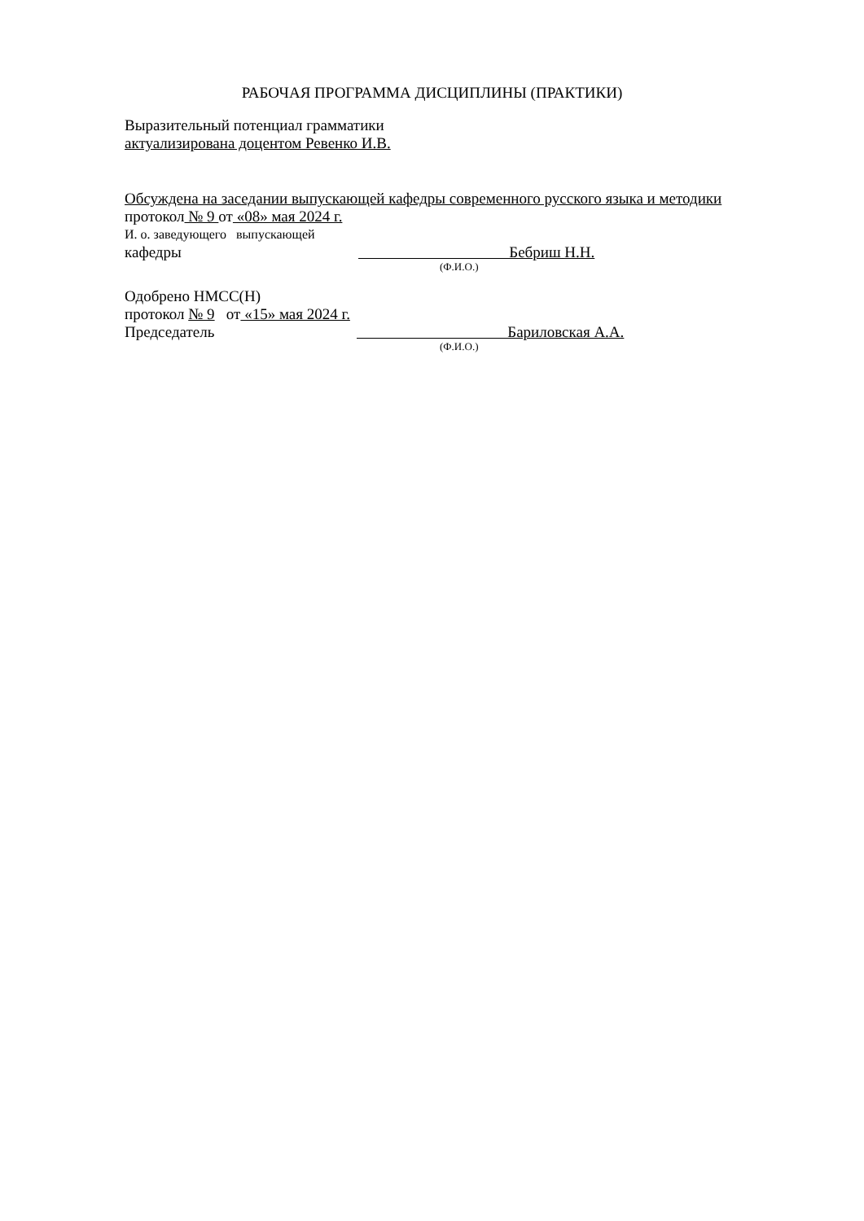РАБОЧАЯ ПРОГРАММА ДИСЦИПЛИНЫ (ПРАКТИКИ)
Выразительный потенциал грамматики
актуализирована доцентом Ревенко И.В.
Обсуждена на заседании выпускающей кафедры современного русского языка и методики
протокол № 9 от «08» мая 2024 г.
И. о. заведующего выпускающей
кафедры Бебриш Н.Н.
(Ф.И.О.)
Одобрено НМСС(Н)
протокол № 9 от «15» мая 2024 г.
Председатель Бариловская А.А.
(Ф.И.О.)